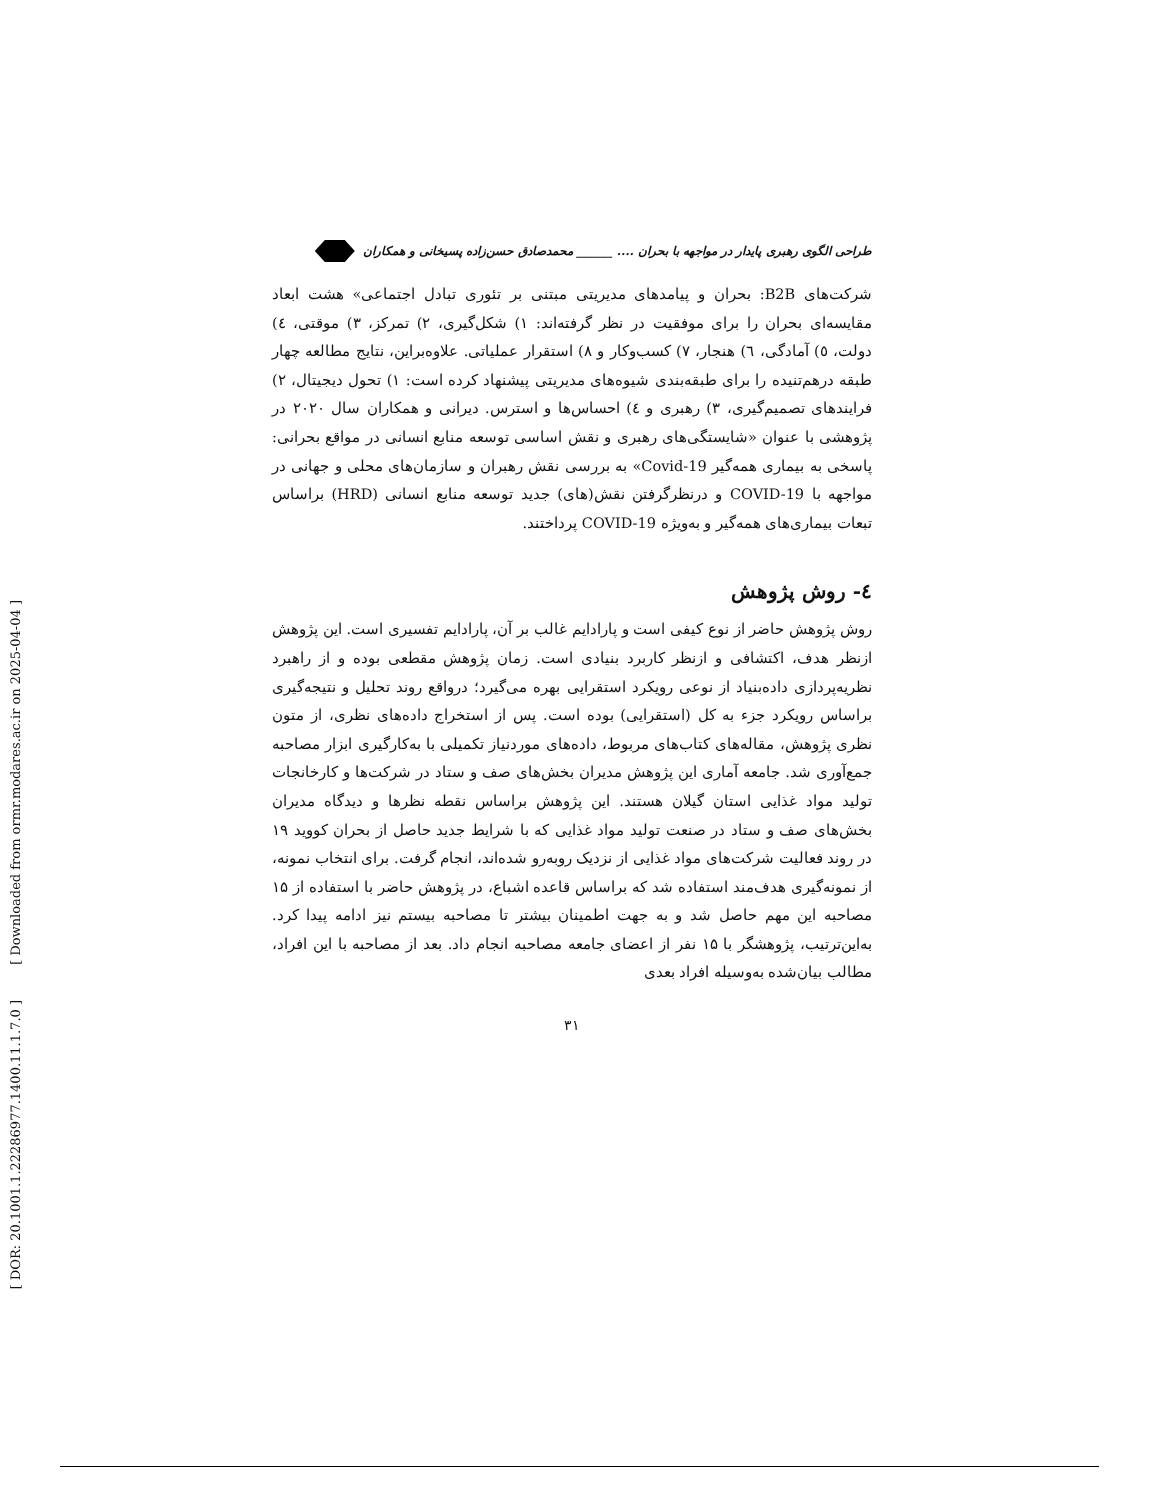[ Downloaded from ormr.modares.ac.ir on 2025-04-04 ]
[ DOR: 20.1001.1.22286977.1400.11.1.7.0 ]
طراحی الگوی رهبری پایدار در مواجهه با بحران .... ______ محمدصادق حسن‌زاده پسیخانی و همکاران
شرکت‌های B2B: بحران و پیامدهای مدیریتی مبتنی بر تئوری تبادل اجتماعی» هشت ابعاد مقایسه‌ای بحران را برای موفقیت در نظر گرفته‌اند: ۱) شکل‌گیری، ۲) تمرکز، ۳) موقتی، ٤) دولت، ٥) آمادگی، ٦) هنجار، ۷) کسب‌وکار و ۸) استقرار عملیاتی. علاوه‌براین، نتایج مطالعه چهار طبقه درهم‌تنیده را برای طبقه‌بندی شیوه‌های مدیریتی پیشنهاد کرده است: ۱) تحول دیجیتال، ۲) فرایندهای تصمیم‌گیری، ۳) رهبری و ٤) احساس‌ها و استرس. دیرانی و همکاران سال ۲۰۲۰ در پژوهشی با عنوان «شایستگی‌های رهبری و نقش اساسی توسعه منابع انسانی در مواقع بحرانی: پاسخی به بیماری همه‌گیر Covid-19» به بررسی نقش رهبران و سازمان‌های محلی و جهانی در مواجهه با COVID-19 و درنظرگرفتن نقش(های) جدید توسعه منابع انسانی (HRD) براساس تبعات بیماری‌های همه‌گیر و به‌ویژه COVID-19 پرداختند.
٤- روش پژوهش
روش پژوهش حاضر از نوع کیفی است و پارادایم غالب بر آن، پارادایم تفسیری است. این پژوهش ازنظر هدف، اکتشافی و ازنظر کاربرد بنیادی است. زمان پژوهش مقطعی بوده و از راهبرد نظریه‌پردازی داده‌بنیاد از نوعی رویکرد استقرایی بهره می‌گیرد؛ درواقع روند تحلیل و نتیجه‌گیری براساس رویکرد جزء به کل (استقرایی) بوده است. پس از استخراج داده‌های نظری، از متون نظری پژوهش، مقاله‌های کتاب‌های مربوط، داده‌های موردنیاز تکمیلی با به‌کارگیری ابزار مصاحبه جمع‌آوری شد. جامعه آماری این پژوهش مدیران بخش‌های صف و ستاد در شرکت‌ها و کارخانجات تولید مواد غذایی استان گیلان هستند. این پژوهش براساس نقطه نظرها و دیدگاه مدیران بخش‌های صف و ستاد در صنعت تولید مواد غذایی که با شرایط جدید حاصل از بحران کووید ۱۹ در روند فعالیت شرکت‌های مواد غذایی از نزدیک روبه‌رو شده‌اند، انجام گرفت. برای انتخاب نمونه، از نمونه‌گیری هدف‌مند استفاده شد که براساس قاعده اشباع، در پژوهش حاضر با استفاده از ۱۵ مصاحبه این مهم حاصل شد و به جهت اطمینان بیشتر تا مصاحبه بیستم نیز ادامه پیدا کرد. به‌این‌ترتیب، پژوهشگر با ۱۵ نفر از اعضای جامعه مصاحبه انجام داد. بعد از مصاحبه با این افراد، مطالب بیان‌شده به‌وسیله افراد بعدی
۳۱